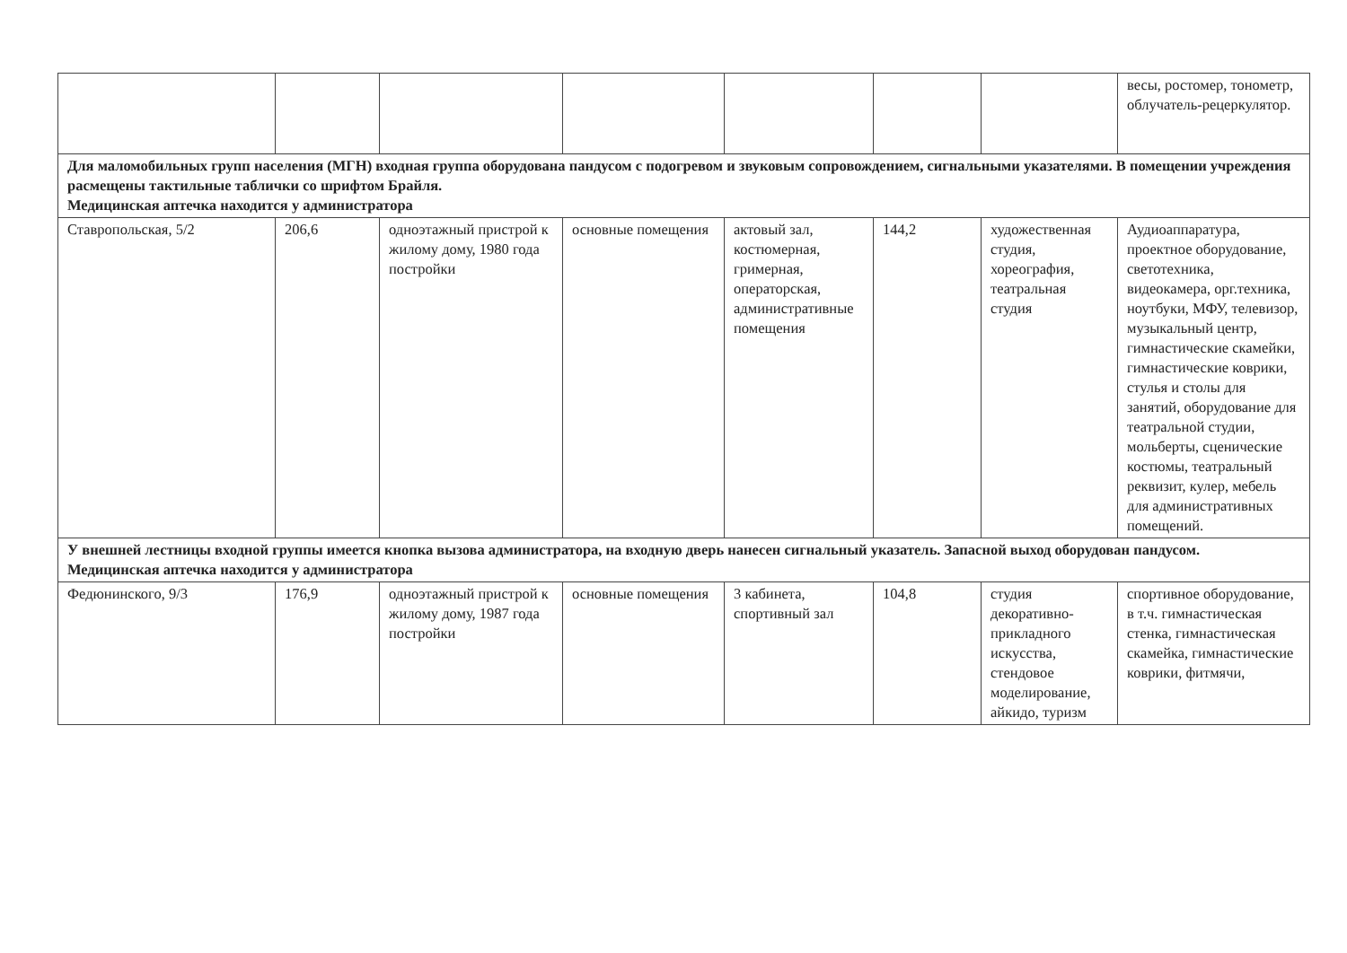| | | | | | | | весы, ростомер, тонометр, облучатель-рецеркулятор. |
| Для маломобильных групп населения (МГН) входная группа оборудована пандусом с подогревом и звуковым сопровождением, сигнальными указателями. В помещении учреждения расмещены тактильные таблички со шрифтом Брайля. Медицинская аптечка находится у администратора | | | | | | | |
| Ставропольская, 5/2 | 206,6 | одноэтажный пристрой к жилому дому, 1980 года постройки | основные помещения | актовый зал, костюмерная, гримерная, операторская, административные помещения | 144,2 | художественная студия, хореография, театральная студия | Аудиоаппаратура, проектное оборудование, светотехника, видеокамера, орг.техника, ноутбуки, МФУ, телевизор, музыкальный центр, гимнастические скамейки, гимнастические коврики, стулья и столы для занятий, оборудование для театральной студии, мольберты, сценические костюмы, театральный реквизит, кулер, мебель для административных помещений. |
| У внешней лестницы входной группы имеется кнопка вызова администратора, на входную дверь нанесен сигнальный указатель. Запасной выход оборудован пандусом. Медицинская аптечка находится у администратора | | | | | | | |
| Федюнинского, 9/3 | 176,9 | одноэтажный пристрой к жилому дому, 1987 года постройки | основные помещения | 3 кабинета, спортивный зал | 104,8 | студия декоративно-прикладного искусства, стендовое моделирование, айкидо, туризм | спортивное оборудование, в т.ч. гимнастическая стенка, гимнастическая скамейка, гимнастические коврики, фитмячи, |